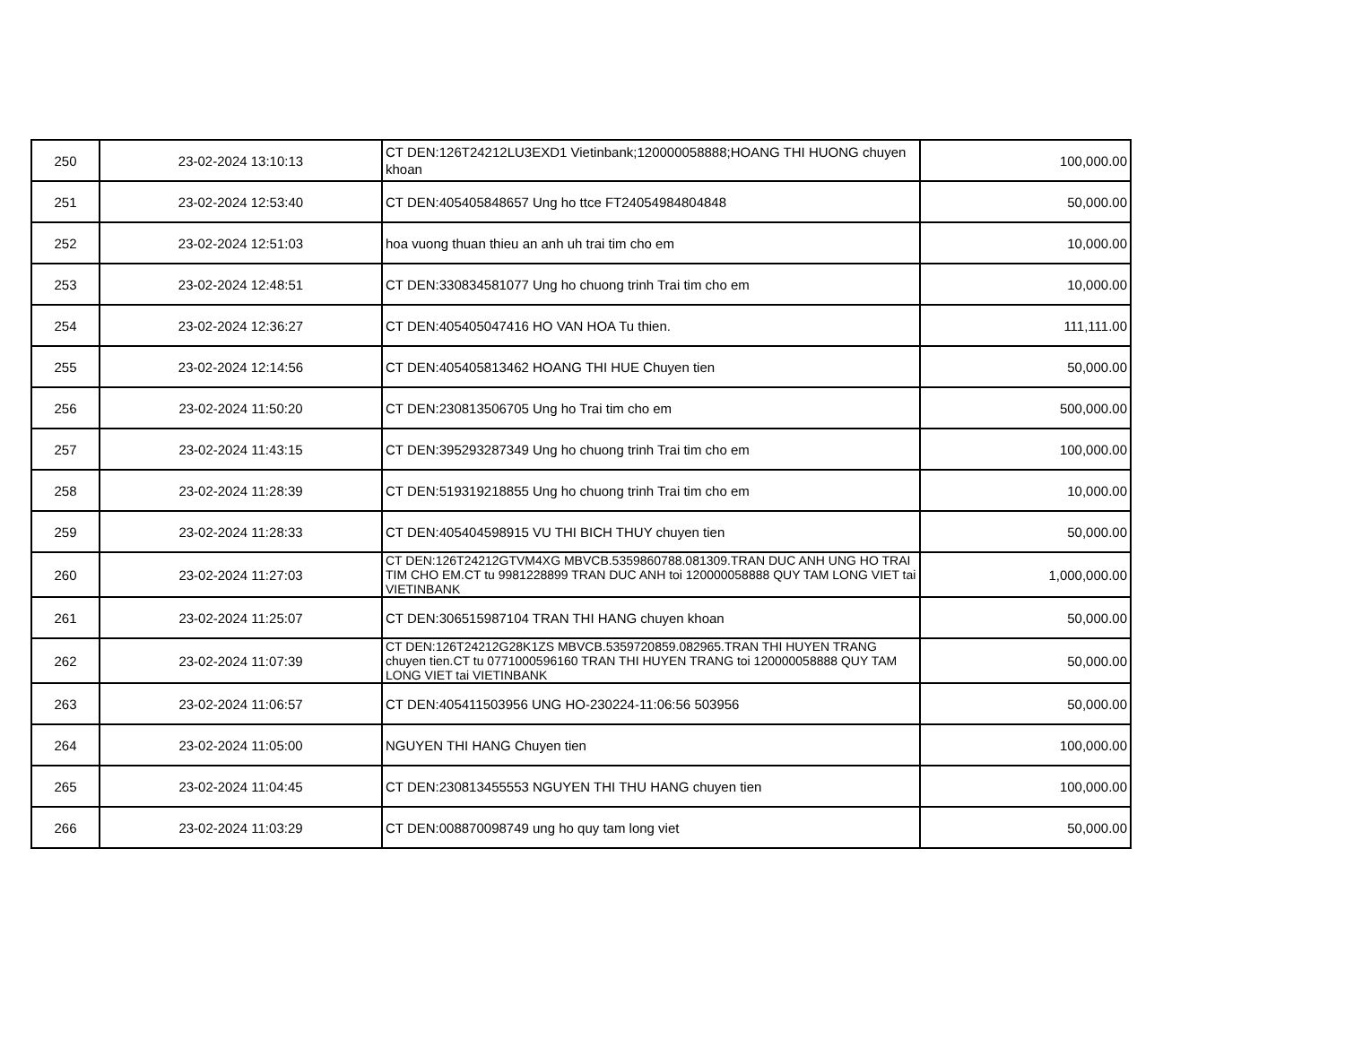| 250 | 23-02-2024 13:10:13 | CT DEN:126T24212LU3EXD1 Vietinbank;120000058888;HOANG THI HUONG chuyen khoan | 100,000.00 |
| 251 | 23-02-2024 12:53:40 | CT DEN:405405848657 Ung ho ttce FT24054984804848 | 50,000.00 |
| 252 | 23-02-2024 12:51:03 | hoa vuong thuan thieu an anh uh trai tim cho em | 10,000.00 |
| 253 | 23-02-2024 12:48:51 | CT DEN:330834581077 Ung ho chuong trinh Trai tim cho em | 10,000.00 |
| 254 | 23-02-2024 12:36:27 | CT DEN:405405047416 HO VAN HOA Tu thien. | 111,111.00 |
| 255 | 23-02-2024 12:14:56 | CT DEN:405405813462 HOANG THI HUE Chuyen tien | 50,000.00 |
| 256 | 23-02-2024 11:50:20 | CT DEN:230813506705 Ung ho Trai tim cho em | 500,000.00 |
| 257 | 23-02-2024 11:43:15 | CT DEN:395293287349 Ung ho chuong trinh Trai tim cho em | 100,000.00 |
| 258 | 23-02-2024 11:28:39 | CT DEN:519319218855 Ung ho chuong trinh Trai tim cho em | 10,000.00 |
| 259 | 23-02-2024 11:28:33 | CT DEN:405404598915 VU THI BICH THUY chuyen tien | 50,000.00 |
| 260 | 23-02-2024 11:27:03 | CT DEN:126T24212GTVM4XG MBVCB.5359860788.081309.TRAN DUC ANH UNG HO TRAI TIM CHO EM.CT tu 9981228899 TRAN DUC ANH toi 120000058888 QUY TAM LONG VIET tai VIETINBANK | 1,000,000.00 |
| 261 | 23-02-2024 11:25:07 | CT DEN:306515987104 TRAN THI HANG chuyen khoan | 50,000.00 |
| 262 | 23-02-2024 11:07:39 | CT DEN:126T24212G28K1ZS MBVCB.5359720859.082965.TRAN THI HUYEN TRANG chuyen tien.CT tu 0771000596160 TRAN THI HUYEN TRANG toi 120000058888 QUY TAM LONG VIET tai VIETINBANK | 50,000.00 |
| 263 | 23-02-2024 11:06:57 | CT DEN:405411503956 UNG HO-230224-11:06:56 503956 | 50,000.00 |
| 264 | 23-02-2024 11:05:00 | NGUYEN THI HANG Chuyen tien | 100,000.00 |
| 265 | 23-02-2024 11:04:45 | CT DEN:230813455553 NGUYEN THI THU HANG chuyen tien | 100,000.00 |
| 266 | 23-02-2024 11:03:29 | CT DEN:008870098749 ung ho quy tam long viet | 50,000.00 |